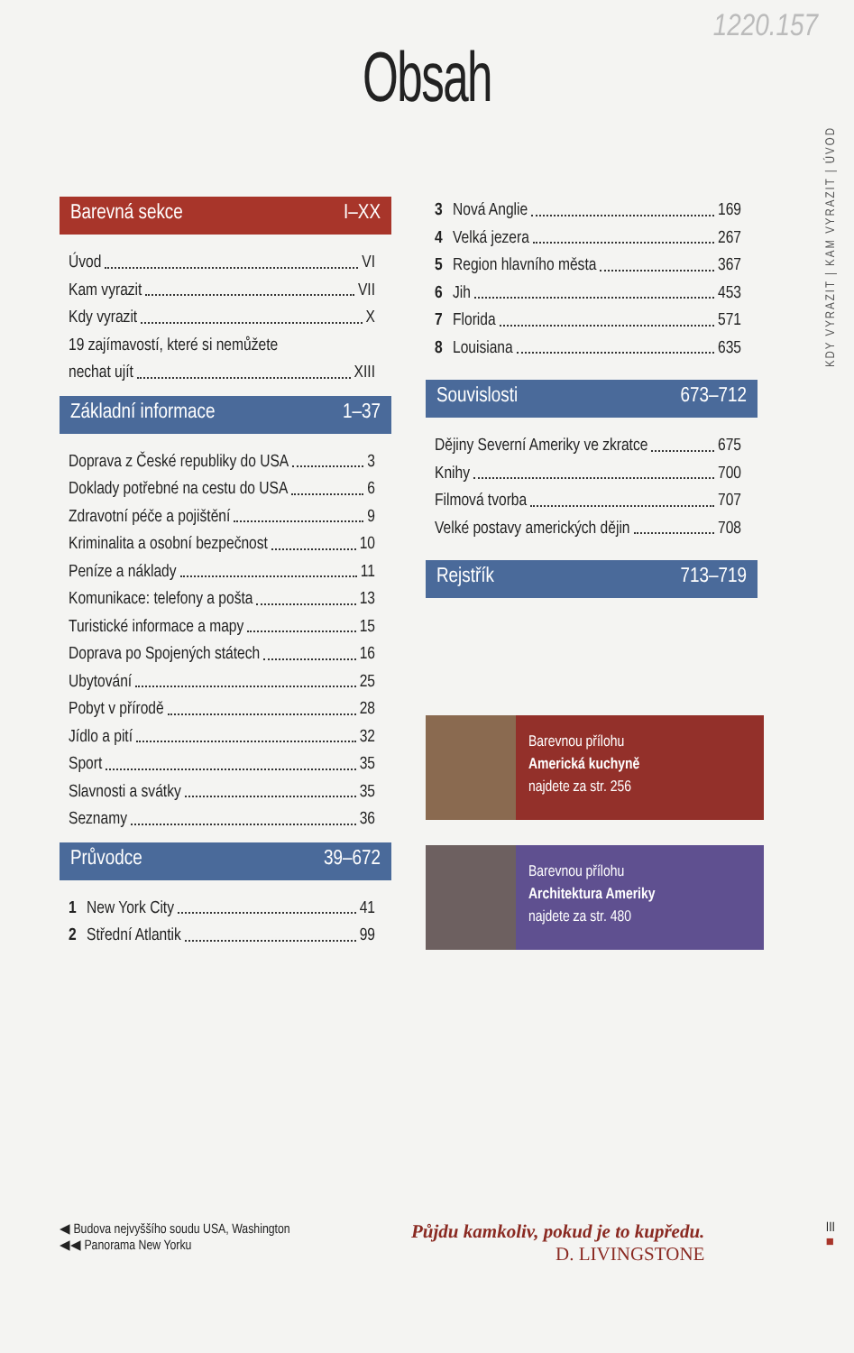1220.157
Obsah
KDY VYRAZIT | KAM VYRAZIT | ÚVOD
Barevná sekce I–XX
Úvod VI
Kam vyrazit VII
Kdy vyrazit X
19 zajímavostí, které si nemůžete
nechat ujít XIII
Základní informace 1–37
Doprava z České republiky do USA 3
Doklady potřebné na cestu do USA 6
Zdravotní péče a pojištění 9
Kriminalita a osobní bezpečnost 10
Peníze a náklady 11
Komunikace: telefony a pošta 13
Turistické informace a mapy 15
Doprava po Spojených státech 16
Ubytování 25
Pobyt v přírodě 28
Jídlo a pití 32
Sport 35
Slavnosti a svátky 35
Seznamy 36
Průvodce 39–672
1 New York City 41
2 Střední Atlantik 99
3 Nová Anglie 169
4 Velká jezera 267
5 Region hlavního města 367
6 Jih 453
7 Florida 571
8 Louisiana 635
Souvislosti 673–712
Dějiny Severní Ameriky ve zkratce 675
Knihy 700
Filmová tvorba 707
Velké postavy amerických dějin 708
Rejstřík 713–719
Barevnou přílohu
Americká kuchyně
najdete za str. 256
Barevnou přílohu
Architektura Ameriky
najdete za str. 480
◀ Budova nejvyššího soudu USA, Washington
◀◀ Panorama New Yorku
Půjdu kamkoliv, pokud je to kupředu.
D. LIVINGSTONE
III
■